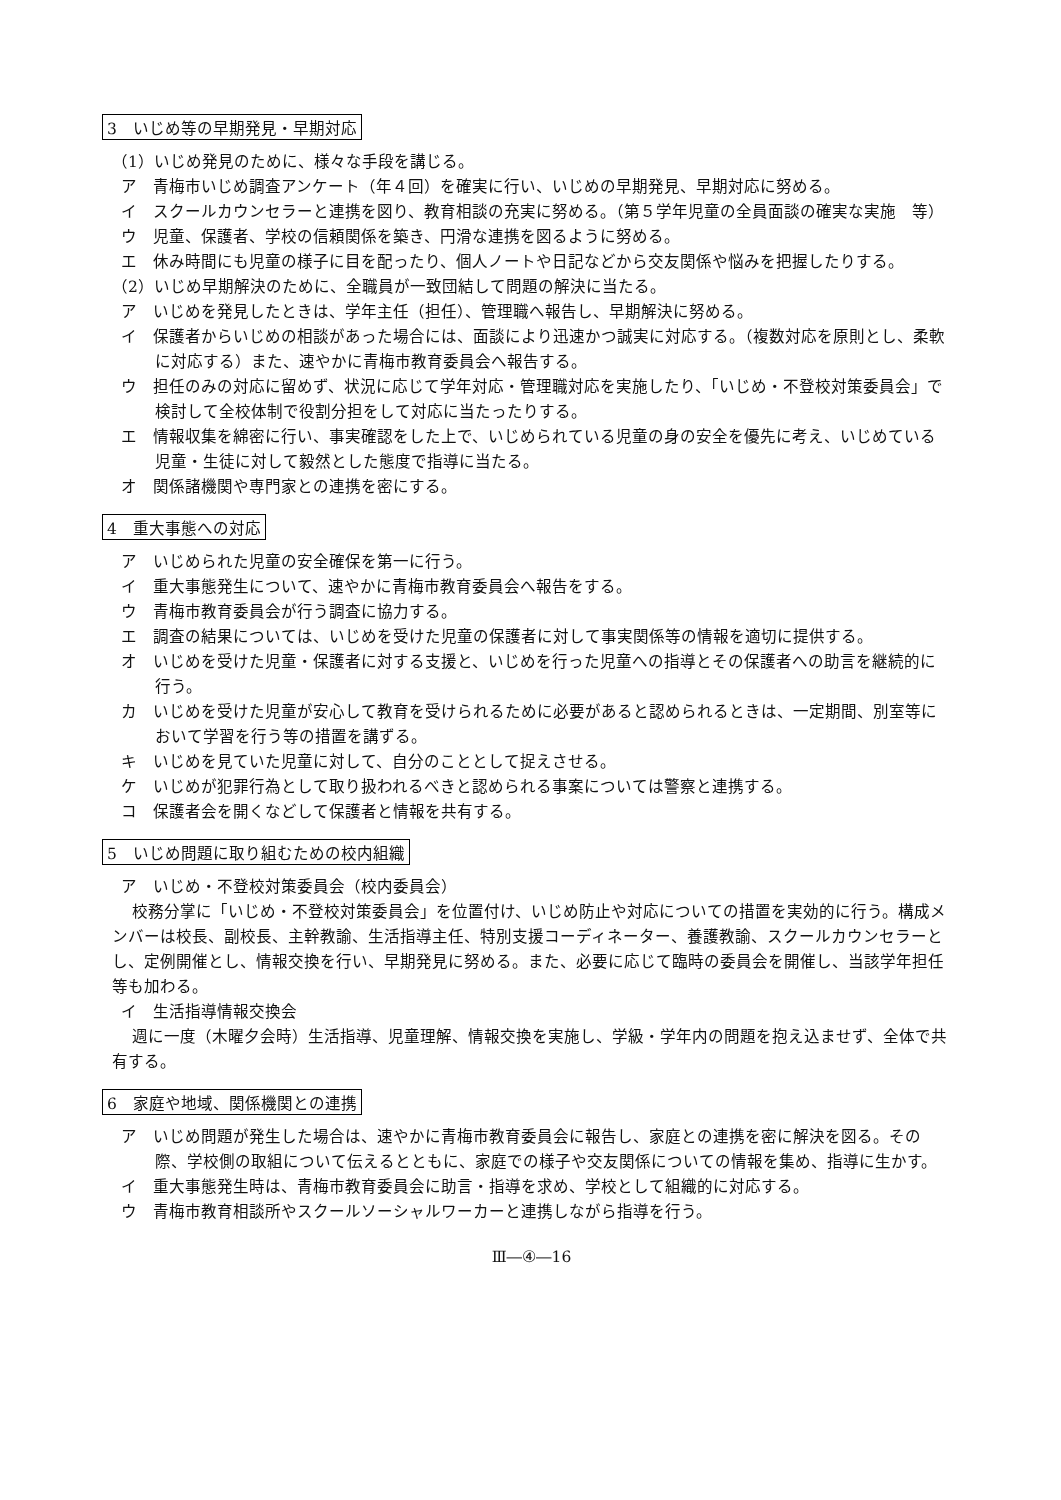3　いじめ等の早期発見・早期対応
（1）いじめ発見のために、様々な手段を講じる。
ア　青梅市いじめ調査アンケート（年４回）を確実に行い、いじめの早期発見、早期対応に努める。
イ　スクールカウンセラーと連携を図り、教育相談の充実に努める。（第５学年児童の全員面談の確実な実施　等）
ウ　児童、保護者、学校の信頼関係を築き、円滑な連携を図るように努める。
エ　休み時間にも児童の様子に目を配ったり、個人ノートや日記などから交友関係や悩みを把握したりする。
（2）いじめ早期解決のために、全職員が一致団結して問題の解決に当たる。
ア　いじめを発見したときは、学年主任（担任）、管理職へ報告し、早期解決に努める。
イ　保護者からいじめの相談があった場合には、面談により迅速かつ誠実に対応する。（複数対応を原則とし、柔軟に対応する）また、速やかに青梅市教育委員会へ報告する。
ウ　担任のみの対応に留めず、状況に応じて学年対応・管理職対応を実施したり、「いじめ・不登校対策委員会」で検討して全校体制で役割分担をして対応に当たったりする。
エ　情報収集を綿密に行い、事実確認をした上で、いじめられている児童の身の安全を優先に考え、いじめている児童・生徒に対して毅然とした態度で指導に当たる。
オ　関係諸機関や専門家との連携を密にする。
4　重大事態への対応
ア　いじめられた児童の安全確保を第一に行う。
イ　重大事態発生について、速やかに青梅市教育委員会へ報告をする。
ウ　青梅市教育委員会が行う調査に協力する。
エ　調査の結果については、いじめを受けた児童の保護者に対して事実関係等の情報を適切に提供する。
オ　いじめを受けた児童・保護者に対する支援と、いじめを行った児童への指導とその保護者への助言を継続的に行う。
カ　いじめを受けた児童が安心して教育を受けられるために必要があると認められるときは、一定期間、別室等において学習を行う等の措置を講ずる。
キ　いじめを見ていた児童に対して、自分のこととして捉えさせる。
ケ　いじめが犯罪行為として取り扱われるべきと認められる事案については警察と連携する。
コ　保護者会を開くなどして保護者と情報を共有する。
5　いじめ問題に取り組むための校内組織
ア　いじめ・不登校対策委員会（校内委員会）
校務分掌に「いじめ・不登校対策委員会」を位置付け、いじめ防止や対応についての措置を実効的に行う。構成メンバーは校長、副校長、主幹教諭、生活指導主任、特別支援コーディネーター、養護教諭、スクールカウンセラーとし、定例開催とし、情報交換を行い、早期発見に努める。また、必要に応じて臨時の委員会を開催し、当該学年担任等も加わる。
イ　生活指導情報交換会
週に一度（木曜夕会時）生活指導、児童理解、情報交換を実施し、学級・学年内の問題を抱え込ませず、全体で共有する。
6　家庭や地域、関係機関との連携
ア　いじめ問題が発生した場合は、速やかに青梅市教育委員会に報告し、家庭との連携を密に解決を図る。その際、学校側の取組について伝えるとともに、家庭での様子や交友関係についての情報を集め、指導に生かす。
イ　重大事態発生時は、青梅市教育委員会に助言・指導を求め、学校として組織的に対応する。
ウ　青梅市教育相談所やスクールソーシャルワーカーと連携しながら指導を行う。
Ⅲ―④―16